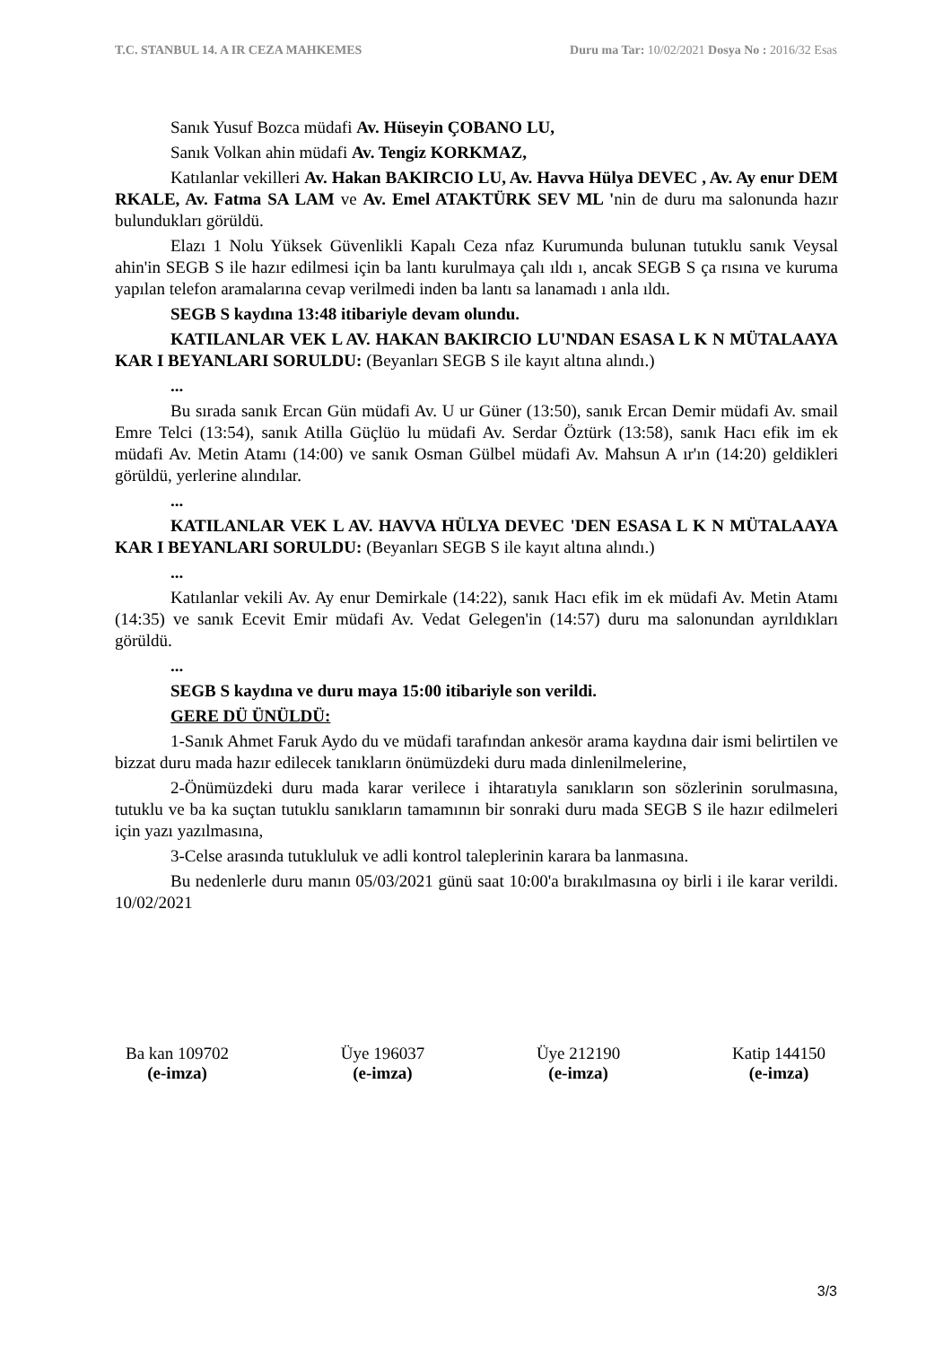T.C. STANBUL 14. A IR CEZA MAHKEMES Duru ma Tar: 10/02/2021 Dosya No : 2016/32 Esas
Sanık Yusuf Bozca müdafi Av. Hüseyin ÇOBANO LU,
Sanık Volkan ahin müdafi Av. Tengiz KORKMAZ,
Katılanlar vekilleri Av. Hakan BAKIRCIO LU, Av. Havva Hülya DEVEC , Av. Ay enur DEM RKALE, Av. Fatma SA LAM ve Av. Emel ATAKTÜRK SEV ML 'nin de duru ma salonunda hazır bulundukları görüldü.
Elazı 1 Nolu Yüksek Güvenlikli Kapalı Ceza nfaz Kurumunda bulunan tutuklu sanık Veysal ahin'in SEGB S ile hazır edilmesi için ba lantı kurulmaya çalı ıldı ı, ancak SEGB S ça rısına ve kuruma yapılan telefon aramalarına cevap verilmedi inden ba lantı sa lanamadı ı anla ıldı.
SEGB S kaydına 13:48 itibariyle devam olundu.
KATILANLAR VEK L AV. HAKAN BAKIRCIO LU'NDAN ESASA L K N MÜTALAAYA KAR I BEYANLARI SORULDU: (Beyanları SEGB S ile kayıt altına alındı.)
...
Bu sırada sanık Ercan Gün müdafi Av. U ur Güner (13:50), sanık Ercan Demir müdafi Av. smail Emre Telci (13:54), sanık Atilla Güçlüo lu müdafi Av. Serdar Öztürk (13:58), sanık Hacı efik im ek müdafi Av. Metin Atamı (14:00) ve sanık Osman Gülbel müdafi Av. Mahsun A ır'ın (14:20) geldikleri görüldü, yerlerine alındılar.
...
KATILANLAR VEK L AV. HAVVA HÜLYA DEVEC 'DEN ESASA L K N MÜTALAAYA KAR I BEYANLARI SORULDU: (Beyanları SEGB S ile kayıt altına alındı.)
...
Katılanlar vekili Av. Ay enur Demirkale (14:22), sanık Hacı efik im ek müdafi Av. Metin Atamı (14:35) ve sanık Ecevit Emir müdafi Av. Vedat Gelegen'in (14:57) duru ma salonundan ayrıldıkları görüldü.
...
SEGB S kaydına ve duru maya 15:00 itibariyle son verildi.
GERE DÜ ÜNÜLDÜ:
1-Sanık Ahmet Faruk Aydo du ve müdafi tarafından ankesör arama kaydına dair ismi belirtilen ve bizzat duru mada hazır edilecek tanıkların önümüzdeki duru mada dinlenilmelerine,
2-Önümüzdeki duru mada karar verilece i ihtaratıyla sanıkların son sözlerinin sorulmasına, tutuklu ve ba ka suçtan tutuklu sanıkların tamamının bir sonraki duru mada SEGB S ile hazır edilmeleri için yazı yazılmasına,
3-Celse arasında tutukluluk ve adli kontrol taleplerinin karara ba lanmasına.
Bu nedenlerle duru manın 05/03/2021 günü saat 10:00'a bırakılmasına oy birli i ile karar verildi. 10/02/2021
Ba kan 109702
(e-imza)
Üye 196037
(e-imza)
Üye 212190
(e-imza)
Katip 144150
(e-imza)
3/3